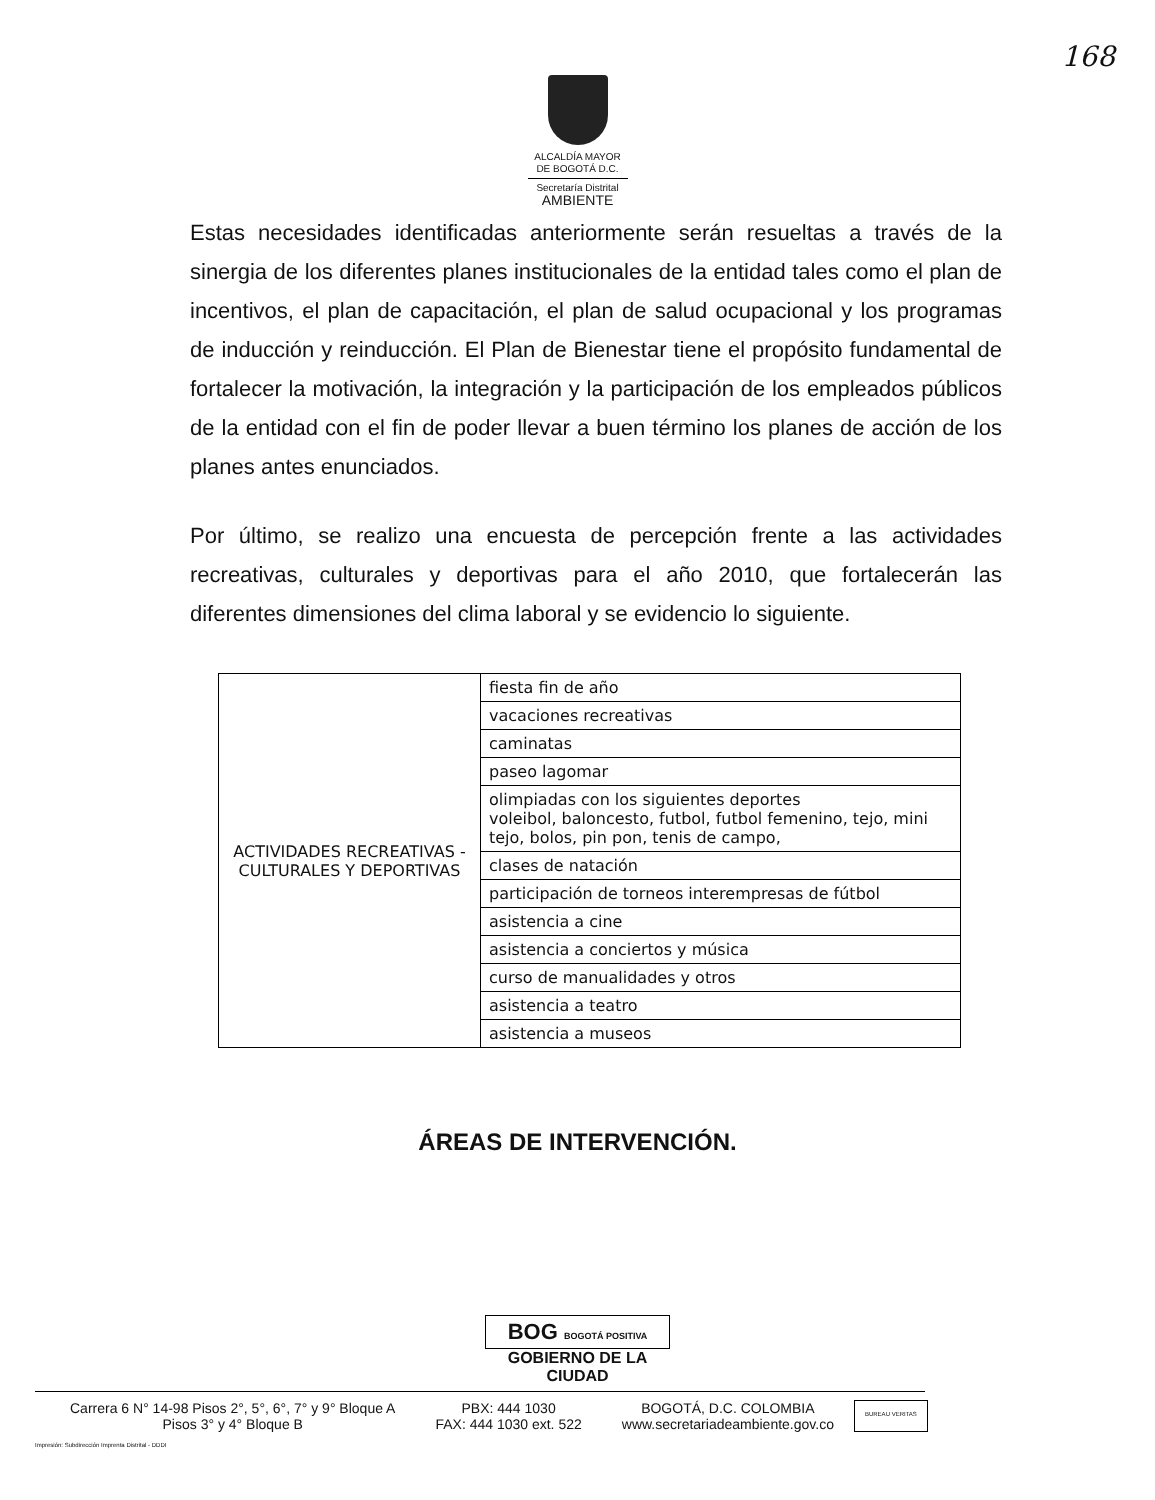168
ALCALDÍA MAYOR
DE BOGOTÁ D.C.
Secretaría Distrital
AMBIENTE
Estas necesidades identificadas anteriormente serán resueltas a través de la sinergia de los diferentes planes institucionales de la entidad tales como el plan de incentivos, el plan de capacitación, el plan de salud ocupacional y los programas de inducción y reinducción. El Plan de Bienestar tiene el propósito fundamental de fortalecer la motivación, la integración y la participación de los empleados públicos de la entidad con el fin de poder llevar a buen término los planes de acción de los planes antes enunciados.
Por último, se realizo una encuesta de percepción frente a las actividades recreativas, culturales y deportivas para el año 2010, que fortalecerán las diferentes dimensiones del clima laboral y se evidencio lo siguiente.
| ACTIVIDADES RECREATIVAS - CULTURALES Y DEPORTIVAS | fiesta fin de año |
| | vacaciones recreativas |
| | caminatas |
| | paseo lagomar |
| | olimpiadas con los siguientes deportes voleibol, baloncesto, futbol, futbol femenino, tejo, mini tejo, bolos, pin pon, tenis de campo, |
| | clases de natación |
| | participación de torneos interempresas de fútbol |
| | asistencia a cine |
| | asistencia a conciertos y música |
| | curso de manualidades y otros |
| | asistencia a teatro |
| | asistencia a museos |
ÁREAS DE INTERVENCIÓN.
BOG BOGOTÁ POSITIVA
GOBIERNO DE LA CIUDAD
Carrera 6 N° 14-98 Pisos 2°, 5°, 6°, 7° y 9° Bloque A
Pisos 3° y 4° Bloque B
PBX: 444 1030
FAX: 444 1030 ext. 522
BOGOTÁ, D.C. COLOMBIA
www.secretariadeambiente.gov.co
BUREAU VERITAS
Impresión: Subdirección Imprenta Distrital - DDDI